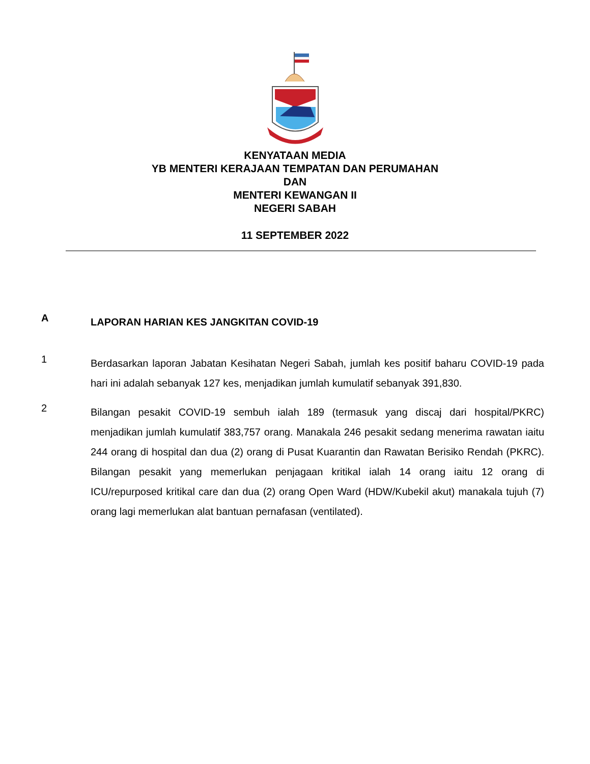KENYATAAN MEDIA
YB MENTERI KERAJAAN TEMPATAN DAN PERUMAHAN
DAN
MENTERI KEWANGAN II
NEGERI SABAH
11 SEPTEMBER 2022
A
LAPORAN HARIAN KES JANGKITAN COVID-19
1
Berdasarkan laporan Jabatan Kesihatan Negeri Sabah, jumlah kes positif baharu COVID-19 pada hari ini adalah sebanyak 127 kes, menjadikan jumlah kumulatif sebanyak 391,830.
2
Bilangan pesakit COVID-19 sembuh ialah 189 (termasuk yang discaj dari hospital/PKRC) menjadikan jumlah kumulatif 383,757 orang. Manakala 246 pesakit sedang menerima rawatan iaitu 244 orang di hospital dan dua (2) orang di Pusat Kuarantin dan Rawatan Berisiko Rendah (PKRC). Bilangan pesakit yang memerlukan penjagaan kritikal ialah 14 orang iaitu 12 orang di ICU/repurposed kritikal care dan dua (2) orang Open Ward (HDW/Kubekil akut) manakala tujuh (7) orang lagi memerlukan alat bantuan pernafasan (ventilated).